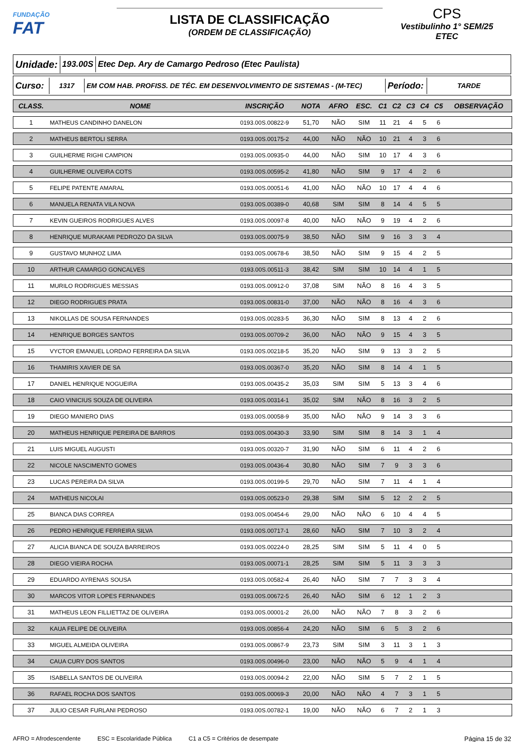FUNDAÇÃO
FAT
LISTA DE CLASSIFICAÇÃO
(ORDEM DE CLASSIFICAÇÃO)
CPS
Vestibulinho 1° SEM/25
ETEC
Unidade:
193.00S
Etec Dep. Ary de Camargo Pedroso (Etec Paulista)
Curso:
1317 EM COM HAB. PROFISS. DE TÉC. EM DESENVOLVIMENTO DE SISTEMAS - (M-TEC)
Período:
TARDE
| CLASS. | NOME | INSCRIÇÃO | NOTA | AFRO | ESC. | C1 | C2 | C3 | C4 | C5 | OBSERVAÇÃO |
| --- | --- | --- | --- | --- | --- | --- | --- | --- | --- | --- | --- |
| 1 | MATHEUS CANDINHO DANELON | 0193.00S.00822-9 | 51,70 | NÃO | SIM | 11 | 21 | 4 | 5 | 6 | |
| 2 | MATHEUS BERTOLI SERRA | 0193.00S.00175-2 | 44,00 | NÃO | NÃO | 10 | 21 | 4 | 3 | 6 | |
| 3 | GUILHERME RIGHI CAMPION | 0193.00S.00935-0 | 44,00 | NÃO | SIM | 10 | 17 | 4 | 3 | 6 | |
| 4 | GUILHERME OLIVEIRA COTS | 0193.00S.00595-2 | 41,80 | NÃO | SIM | 9 | 17 | 4 | 2 | 6 | |
| 5 | FELIPE PATENTE AMARAL | 0193.00S.00051-6 | 41,00 | NÃO | NÃO | 10 | 17 | 4 | 4 | 6 | |
| 6 | MANUELA RENATA VILA NOVA | 0193.00S.00389-0 | 40,68 | SIM | SIM | 8 | 14 | 4 | 5 | 5 | |
| 7 | KEVIN GUEIROS RODRIGUES ALVES | 0193.00S.00097-8 | 40,00 | NÃO | NÃO | 9 | 19 | 4 | 2 | 6 | |
| 8 | HENRIQUE MURAKAMI PEDROZO DA SILVA | 0193.00S.00075-9 | 38,50 | NÃO | SIM | 9 | 16 | 3 | 3 | 4 | |
| 9 | GUSTAVO MUNHOZ LIMA | 0193.00S.00678-6 | 38,50 | NÃO | SIM | 9 | 15 | 4 | 2 | 5 | |
| 10 | ARTHUR CAMARGO GONCALVES | 0193.00S.00511-3 | 38,42 | SIM | SIM | 10 | 14 | 4 | 1 | 5 | |
| 11 | MURILO RODRIGUES MESSIAS | 0193.00S.00912-0 | 37,08 | SIM | NÃO | 8 | 16 | 4 | 3 | 5 | |
| 12 | DIEGO RODRIGUES PRATA | 0193.00S.00831-0 | 37,00 | NÃO | NÃO | 8 | 16 | 4 | 3 | 6 | |
| 13 | NIKOLLAS DE SOUSA FERNANDES | 0193.00S.00283-5 | 36,30 | NÃO | SIM | 8 | 13 | 4 | 2 | 6 | |
| 14 | HENRIQUE BORGES SANTOS | 0193.00S.00709-2 | 36,00 | NÃO | NÃO | 9 | 15 | 4 | 3 | 5 | |
| 15 | VYCTOR EMANUEL LORDAO FERREIRA DA SILVA | 0193.00S.00218-5 | 35,20 | NÃO | SIM | 9 | 13 | 3 | 2 | 5 | |
| 16 | THAMIRIS XAVIER DE SA | 0193.00S.00367-0 | 35,20 | NÃO | SIM | 8 | 14 | 4 | 1 | 5 | |
| 17 | DANIEL HENRIQUE NOGUEIRA | 0193.00S.00435-2 | 35,03 | SIM | SIM | 5 | 13 | 3 | 4 | 6 | |
| 18 | CAIO VINICIUS SOUZA DE OLIVEIRA | 0193.00S.00314-1 | 35,02 | SIM | NÃO | 8 | 16 | 3 | 2 | 5 | |
| 19 | DIEGO MANIERO DIAS | 0193.00S.00058-9 | 35,00 | NÃO | NÃO | 9 | 14 | 3 | 3 | 6 | |
| 20 | MATHEUS HENRIQUE PEREIRA DE BARROS | 0193.00S.00430-3 | 33,90 | SIM | SIM | 8 | 14 | 3 | 1 | 4 | |
| 21 | LUIS MIGUEL AUGUSTI | 0193.00S.00320-7 | 31,90 | NÃO | SIM | 6 | 11 | 4 | 2 | 6 | |
| 22 | NICOLE NASCIMENTO GOMES | 0193.00S.00436-4 | 30,80 | NÃO | SIM | 7 | 9 | 3 | 3 | 6 | |
| 23 | LUCAS PEREIRA DA SILVA | 0193.00S.00199-5 | 29,70 | NÃO | SIM | 7 | 11 | 4 | 1 | 4 | |
| 24 | MATHEUS NICOLAI | 0193.00S.00523-0 | 29,38 | SIM | SIM | 5 | 12 | 2 | 2 | 5 | |
| 25 | BIANCA DIAS CORREA | 0193.00S.00454-6 | 29,00 | NÃO | NÃO | 6 | 10 | 4 | 4 | 5 | |
| 26 | PEDRO HENRIQUE FERREIRA SILVA | 0193.00S.00717-1 | 28,60 | NÃO | SIM | 7 | 10 | 3 | 2 | 4 | |
| 27 | ALICIA BIANCA DE SOUZA BARREIROS | 0193.00S.00224-0 | 28,25 | SIM | SIM | 5 | 11 | 4 | 0 | 5 | |
| 28 | DIEGO VIEIRA ROCHA | 0193.00S.00071-1 | 28,25 | SIM | SIM | 5 | 11 | 3 | 3 | 3 | |
| 29 | EDUARDO AYRENAS SOUSA | 0193.00S.00582-4 | 26,40 | NÃO | SIM | 7 | 7 | 3 | 3 | 4 | |
| 30 | MARCOS VITOR LOPES FERNANDES | 0193.00S.00672-5 | 26,40 | NÃO | SIM | 6 | 12 | 1 | 2 | 3 | |
| 31 | MATHEUS LEON FILLIETTAZ DE OLIVEIRA | 0193.00S.00001-2 | 26,00 | NÃO | NÃO | 7 | 8 | 3 | 2 | 6 | |
| 32 | KAUA FELIPE DE OLIVEIRA | 0193.00S.00856-4 | 24,20 | NÃO | SIM | 6 | 5 | 3 | 2 | 6 | |
| 33 | MIGUEL ALMEIDA OLIVEIRA | 0193.00S.00867-9 | 23,73 | SIM | SIM | 3 | 11 | 3 | 1 | 3 | |
| 34 | CAUA CURY DOS SANTOS | 0193.00S.00496-0 | 23,00 | NÃO | NÃO | 5 | 9 | 4 | 1 | 4 | |
| 35 | ISABELLA SANTOS DE OLIVEIRA | 0193.00S.00094-2 | 22,00 | NÃO | SIM | 5 | 7 | 2 | 1 | 5 | |
| 36 | RAFAEL ROCHA DOS SANTOS | 0193.00S.00069-3 | 20,00 | NÃO | NÃO | 4 | 7 | 3 | 1 | 5 | |
| 37 | JULIO CESAR FURLANI PEDROSO | 0193.00S.00782-1 | 19,00 | NÃO | NÃO | 6 | 7 | 2 | 1 | 3 | |
AFRO = Afrodescendente ESC = Escolaridade Pública C1 a C5 = Critérios de desempate Página 15 de 32